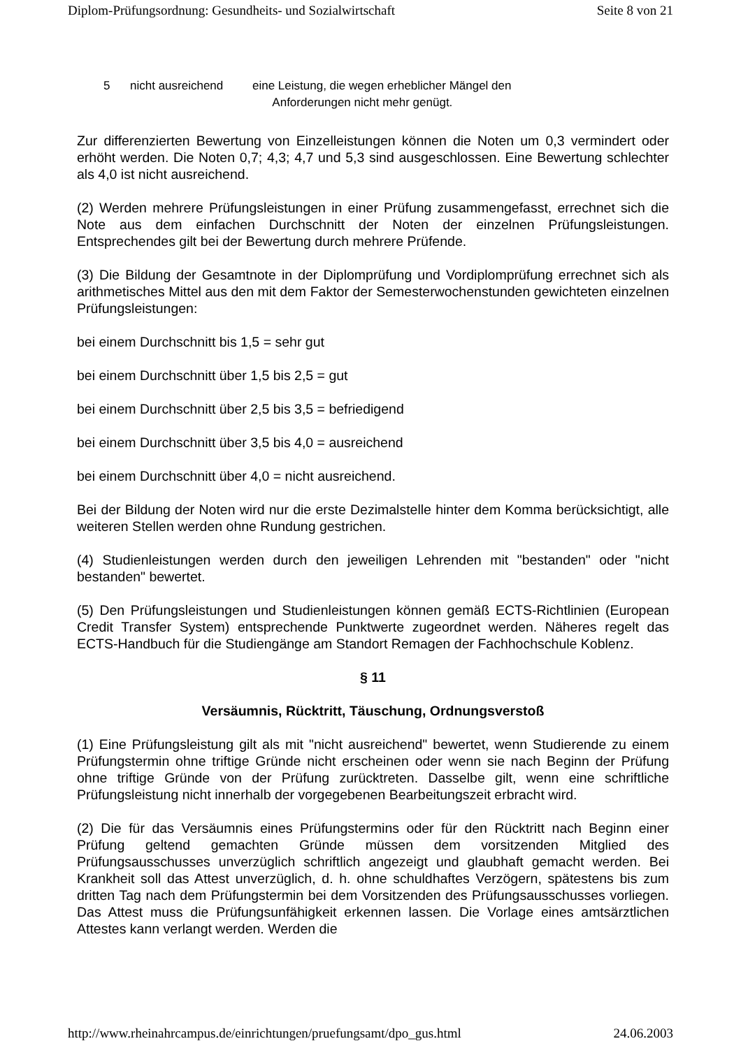Diplom-Prüfungsordnung: Gesundheits- und Sozialwirtschaft Seite 8 von 21
5 nicht ausreichend eine Leistung, die wegen erheblicher Mängel den
Anforderungen nicht mehr genügt.
Zur differenzierten Bewertung von Einzelleistungen können die Noten um 0,3 vermindert oder erhöht werden. Die Noten 0,7; 4,3; 4,7 und 5,3 sind ausgeschlossen. Eine Bewertung schlechter als 4,0 ist nicht ausreichend.
(2) Werden mehrere Prüfungsleistungen in einer Prüfung zusammengefasst, errechnet sich die Note aus dem einfachen Durchschnitt der Noten der einzelnen Prüfungsleistungen. Entsprechendes gilt bei der Bewertung durch mehrere Prüfende.
(3) Die Bildung der Gesamtnote in der Diplomprüfung und Vordiplomprüfung errechnet sich als arithmetisches Mittel aus den mit dem Faktor der Semesterwochenstunden gewichteten einzelnen Prüfungsleistungen:
bei einem Durchschnitt bis 1,5 = sehr gut
bei einem Durchschnitt über 1,5 bis 2,5 = gut
bei einem Durchschnitt über 2,5 bis 3,5 = befriedigend
bei einem Durchschnitt über 3,5 bis 4,0 = ausreichend
bei einem Durchschnitt über 4,0 = nicht ausreichend.
Bei der Bildung der Noten wird nur die erste Dezimalstelle hinter dem Komma berücksichtigt, alle weiteren Stellen werden ohne Rundung gestrichen.
(4) Studienleistungen werden durch den jeweiligen Lehrenden mit "bestanden" oder "nicht bestanden" bewertet.
(5) Den Prüfungsleistungen und Studienleistungen können gemäß ECTS-Richtlinien (European Credit Transfer System) entsprechende Punktwerte zugeordnet werden. Näheres regelt das ECTS-Handbuch für die Studiengänge am Standort Remagen der Fachhochschule Koblenz.
§ 11
Versäumnis, Rücktritt, Täuschung, Ordnungsverstoß
(1) Eine Prüfungsleistung gilt als mit "nicht ausreichend" bewertet, wenn Studierende zu einem Prüfungstermin ohne triftige Gründe nicht erscheinen oder wenn sie nach Beginn der Prüfung ohne triftige Gründe von der Prüfung zurücktreten. Dasselbe gilt, wenn eine schriftliche Prüfungsleistung nicht innerhalb der vorgegebenen Bearbeitungszeit erbracht wird.
(2) Die für das Versäumnis eines Prüfungstermins oder für den Rücktritt nach Beginn einer Prüfung geltend gemachten Gründe müssen dem vorsitzenden Mitglied des Prüfungsausschusses unverzüglich schriftlich angezeigt und glaubhaft gemacht werden. Bei Krankheit soll das Attest unverzüglich, d. h. ohne schuldhaftes Verzögern, spätestens bis zum dritten Tag nach dem Prüfungstermin bei dem Vorsitzenden des Prüfungsausschusses vorliegen. Das Attest muss die Prüfungsunfähigkeit erkennen lassen. Die Vorlage eines amtsärztlichen Attestes kann verlangt werden. Werden die
http://www.rheinahrcampus.de/einrichtungen/pruefungsamt/dpo_gus.html 24.06.2003